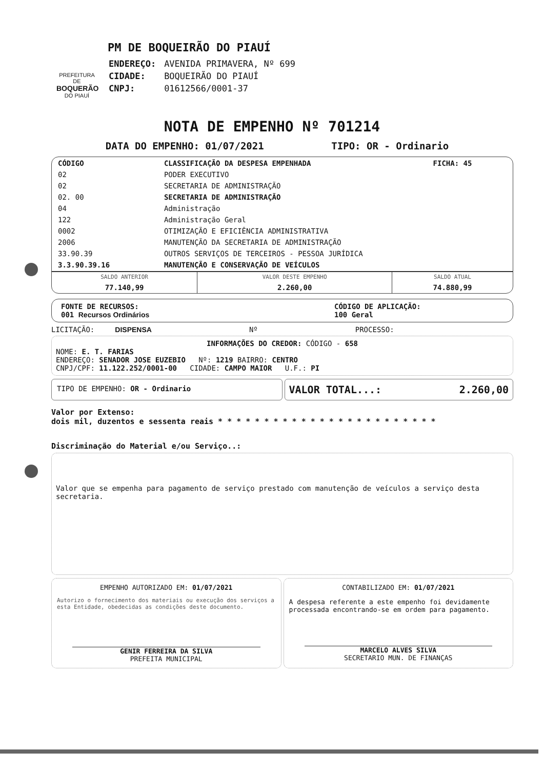PREFEITURA DE
BOQUERÃO
DO PIAUÍ
PM DE BOQUEIRÃO DO PIAUÍ
| ENDEREÇO: | AVENIDA PRIMAVERA, Nº 699 |
| CIDADE: | BOQUEIRÃO DO PIAUÍ |
| CNPJ: | 01612566/0001-37 |
NOTA DE EMPENHO Nº 701214
DATA DO EMPENHO: 01/07/2021 TIPO: OR - Ordinario
| CÓDIGO | CLASSIFICAÇÃO DA DESPESA EMPENHADA | FICHA: 45 |
| 02 | PODER EXECUTIVO | |
| 02 | SECRETARIA DE ADMINISTRAÇÃO | |
| 02. 00 | SECRETARIA DE ADMINISTRAÇÃO | |
| 04 | Administração | |
| 122 | Administração Geral | |
| 0002 | OTIMIZAÇÃO E EFICIÊNCIA ADMINISTRATIVA | |
| 2006 | MANUTENÇÃO DA SECRETARIA DE ADMINISTRAÇÃO | |
| 33.90.39 | OUTROS SERVIÇOS DE TERCEIROS - PESSOA JURÍDICA | |
| 3.3.90.39.16 | MANUTENÇÃO E CONSERVAÇÃO DE VEÍCULOS | |
| SALDO ANTERIOR | VALOR DESTE EMPENHO | SALDO ATUAL |
| 77.140,99 | 2.260,00 | 74.880,99 |
FONTE DE RECURSOS:
001 Recursos Ordinários
CÓDIGO DE APLICAÇÃO:
100 Geral
LICITAÇÃO: DISPENSA Nº PROCESSO:
INFORMAÇÕES DO CREDOR: CÓDIGO - 658
NOME: E. T. FARIAS
ENDEREÇO: SENADOR JOSE EUZEBIO Nº: 1219 BAIRRO: CENTRO
CNPJ/CPF: 11.122.252/0001-00 CIDADE: CAMPO MAIOR U.F.: PI
TIPO DE EMPENHO: OR - Ordinario
VALOR TOTAL...: 2.260,00
Valor por Extenso:
dois mil, duzentos e sessenta reais * * * * * * * * * * * * * * * * * * * * * * * *
Discriminação do Material e/ou Serviço..:
Valor que se empenha para pagamento de serviço prestado com manutenção de veículos a serviço desta secretaria.
EMPENHO AUTORIZADO EM: 01/07/2021
Autorizo o fornecimento dos materiais ou execução dos serviços a esta Entidade, obedecidas as condições deste documento.
GENIR FERREIRA DA SILVA
PREFEITA MUNICIPAL
CONTABILIZADO EM: 01/07/2021
A despesa referente a este empenho foi devidamente processada encontrando-se em ordem para pagamento.
MARCELO ALVES SILVA
SECRETARIO MUN. DE FINANÇAS